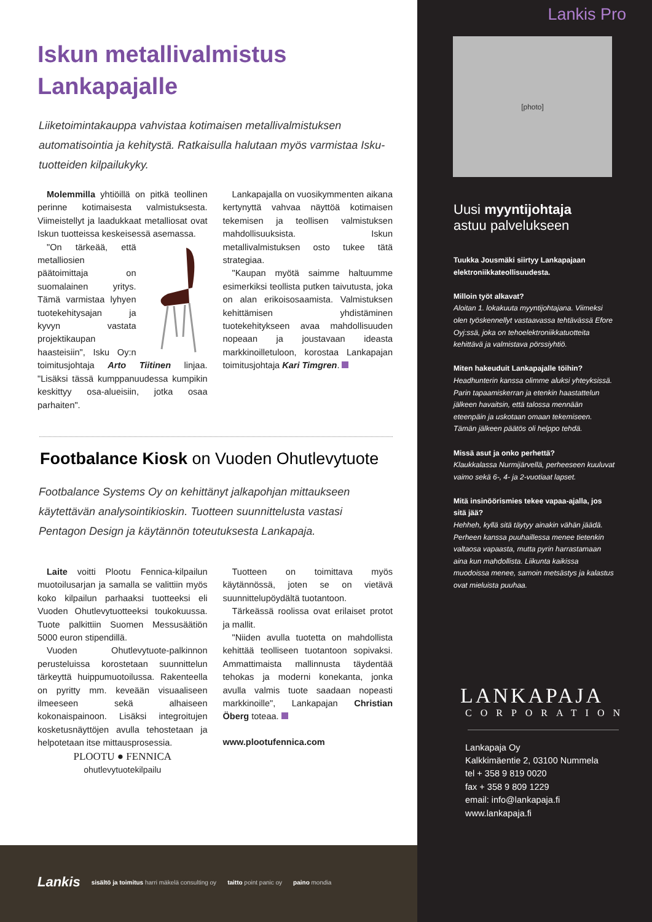Iskun metallivalmistus
Lankapajalle
Liiketoimintakauppa vahvistaa kotimaisen metallivalmistuksen automatisointia ja kehitystä. Ratkaisulla halutaan myös varmistaa Isku-tuotteiden kilpailukyky.
Molemmilla yhtiöillä on pitkä teollinen perinne kotimaisesta valmistuksesta. Viimeistellyt ja laadukkaat metalliosat ovat Iskun tuotteissa keskeisessä asemassa.
"On tärkeää, että metalliosien päätoimittaja on suomalainen yritys. Tämä varmistaa lyhyen tuotekehitysajan ja kyvyn vastata projektikaupan haasteisiin", Isku Oy:n toimitusjohtaja Arto Tiitinen linjaa. "Lisäksi tässä kumppanuudessa kumpikin keskittyy osa-alueisiin, jotka osaa parhaiten".
Lankapajalla on vuosikymmenten aikana kertynyttä vahvaa näyttöä kotimaisen tekemisen ja teollisen valmistuksen mahdollisuuksista. Iskun metallivalmistuksen osto tukee tätä strategiaa.
"Kaupan myötä saimme haltuumme esimerkiksi teollista putken taivutusta, joka on alan erikoisosaamista. Valmistuksen kehittämisen yhdistäminen tuotekehitykseen avaa mahdollisuuden nopeaan ja joustavaan ideasta markkinoilletuloon, korostaa Lankapajan toimitusjohtaja Kari Timgren.
Footbalance Kiosk on Vuoden Ohutlevytuote
Footbalance Systems Oy on kehittänyt jalkapohjan mittaukseen käytettävän analysointikioskin. Tuotteen suunnittelusta vastasi Pentagon Design ja käytännön toteutuksesta Lankapaja.
Laite voitti Plootu Fennica-kilpailun muotoilusarjan ja samalla se valittiin myös koko kilpailun parhaaksi tuotteeksi eli Vuoden Ohutlevytuotteeksi toukokuussa. Tuote palkittiin Suomen Messusäätiön 5000 euron stipendillä.
Vuoden Ohutlevytuote-palkinnon perusteluissa korostetaan suunnittelun tärkeyttä huippumuotoilussa. Rakenteella on pyritty mm. keveään visuaaliseen ilmeeseen sekä alhaiseen kokonaispainoon. Lisäksi integroitujen kosketusnäyttöjen avulla tehostetaan ja helpotetaan itse mittausprosessia.
PLOOTU ● FENNICA
ohutlevytuotekilpailu
Tuotteen on toimittava myös käytännössä, joten se on vietävä suunnittelupöydältä tuotantoon.
Tärkeässä roolissa ovat erilaiset protot ja mallit.
"Niiden avulla tuotetta on mahdollista kehittää teolliseen tuotantoon sopivaksi. Ammattimaista mallinnusta täydentää tehokas ja moderni konekanta, jonka avulla valmis tuote saadaan nopeasti markkinoille", Lankapajan Christian Öberg toteaa.
www.plootufennica.com
Lankis Pro
[photo]
Uusi myyntijohtaja
astuu palvelukseen
Tuukka Jousmäki siirtyy Lankapajaan elektroniikkateollisuudesta.
Milloin työt alkavat?
Aloitan 1. lokakuuta myyntijohtajana. Viimeksi olen työskennellyt vastaavassa tehtävässä Efore Oyj:ssä, joka on tehoelektroniikkatuotteita kehittävä ja valmistava pörssiyhtiö.
Miten hakeuduit Lankapajalle töihin?
Headhunterin kanssa olimme aluksi yhteyksissä. Parin tapaamiskerran ja etenkin haastattelun jälkeen havaitsin, että talossa mennään eteenpäin ja uskotaan omaan tekemiseen. Tämän jälkeen päätös oli helppo tehdä.
Missä asut ja onko perhettä?
Klaukkalassa Nurmijärvellä, perheeseen kuuluvat vaimo sekä 6-, 4- ja 2-vuotiaat lapset.
Mitä insinöörismies tekee vapaa-ajalla, jos sitä jää?
Hehheh, kyllä sitä täytyy ainakin vähän jäädä. Perheen kanssa puuhaillessa menee tietenkin valtaosa vapaasta, mutta pyrin harrastamaan aina kun mahdollista. Liikunta kaikissa muodoissa menee, samoin metsästys ja kalastus ovat mieluista puuhaa.
LANKAPAJA
CORPORATION
Lankapaja Oy
Kalkkimäentie 2, 03100 Nummela
tel + 358 9 819 0020
fax + 358 9 809 1229
email: info@lankapaja.fi
www.lankapaja.fi
Lankis sisältö ja toimitus harri mäkelä consulting oy taitto point panic oy paino mondia